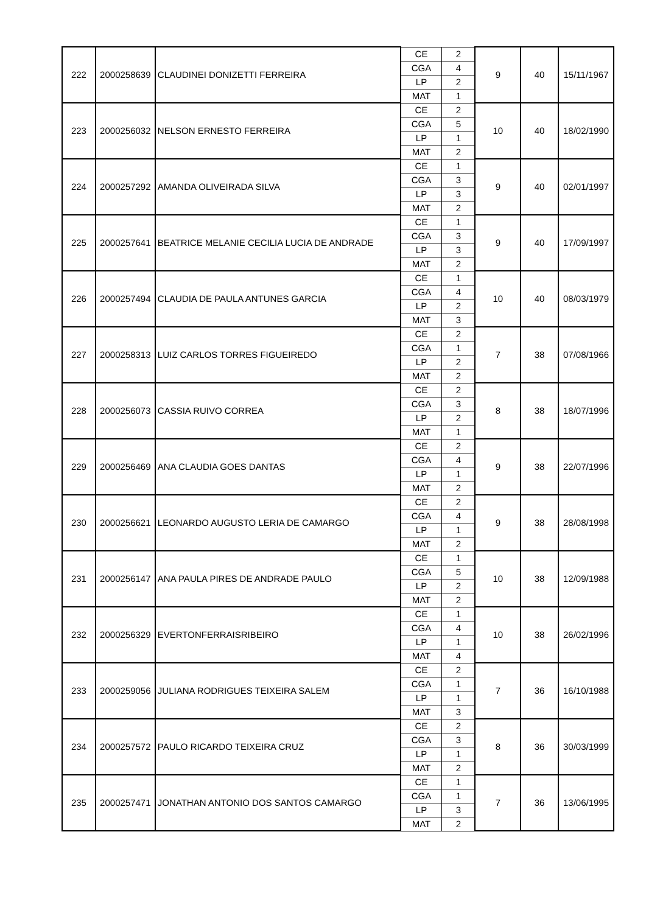| 222 | 2000258639 | CLAUDINEI DONIZETTI FERREIRA | CE | 2 | 9 | 40 | 15/11/1967 |
| | | | CGA | 4 | | | |
| | | | LP | 2 | | | |
| | | | MAT | 1 | | | |
| 223 | 2000256032 | NELSON ERNESTO FERREIRA | CE | 2 | 10 | 40 | 18/02/1990 |
| | | | CGA | 5 | | | |
| | | | LP | 1 | | | |
| | | | MAT | 2 | | | |
| 224 | 2000257292 | AMANDA OLIVEIRADA SILVA | CE | 1 | 9 | 40 | 02/01/1997 |
| | | | CGA | 3 | | | |
| | | | LP | 3 | | | |
| | | | MAT | 2 | | | |
| 225 | 2000257641 | BEATRICE MELANIE CECILIA LUCIA DE ANDRADE | CE | 1 | 9 | 40 | 17/09/1997 |
| | | | CGA | 3 | | | |
| | | | LP | 3 | | | |
| | | | MAT | 2 | | | |
| 226 | 2000257494 | CLAUDIA DE PAULA ANTUNES GARCIA | CE | 1 | 10 | 40 | 08/03/1979 |
| | | | CGA | 4 | | | |
| | | | LP | 2 | | | |
| | | | MAT | 3 | | | |
| 227 | 2000258313 | LUIZ CARLOS TORRES FIGUEIREDO | CE | 2 | 7 | 38 | 07/08/1966 |
| | | | CGA | 1 | | | |
| | | | LP | 2 | | | |
| | | | MAT | 2 | | | |
| 228 | 2000256073 | CASSIA RUIVO CORREA | CE | 2 | 8 | 38 | 18/07/1996 |
| | | | CGA | 3 | | | |
| | | | LP | 2 | | | |
| | | | MAT | 1 | | | |
| 229 | 2000256469 | ANA CLAUDIA GOES DANTAS | CE | 2 | 9 | 38 | 22/07/1996 |
| | | | CGA | 4 | | | |
| | | | LP | 1 | | | |
| | | | MAT | 2 | | | |
| 230 | 2000256621 | LEONARDO AUGUSTO LERIA DE CAMARGO | CE | 2 | 9 | 38 | 28/08/1998 |
| | | | CGA | 4 | | | |
| | | | LP | 1 | | | |
| | | | MAT | 2 | | | |
| 231 | 2000256147 | ANA PAULA PIRES DE ANDRADE PAULO | CE | 1 | 10 | 38 | 12/09/1988 |
| | | | CGA | 5 | | | |
| | | | LP | 2 | | | |
| | | | MAT | 2 | | | |
| 232 | 2000256329 | EVERTONFERRAISRIBEIRO | CE | 1 | 10 | 38 | 26/02/1996 |
| | | | CGA | 4 | | | |
| | | | LP | 1 | | | |
| | | | MAT | 4 | | | |
| 233 | 2000259056 | JULIANA RODRIGUES TEIXEIRA SALEM | CE | 2 | 7 | 36 | 16/10/1988 |
| | | | CGA | 1 | | | |
| | | | LP | 1 | | | |
| | | | MAT | 3 | | | |
| 234 | 2000257572 | PAULO RICARDO TEIXEIRA CRUZ | CE | 2 | 8 | 36 | 30/03/1999 |
| | | | CGA | 3 | | | |
| | | | LP | 1 | | | |
| | | | MAT | 2 | | | |
| 235 | 2000257471 | JONATHAN ANTONIO DOS SANTOS CAMARGO | CE | 1 | 7 | 36 | 13/06/1995 |
| | | | CGA | 1 | | | |
| | | | LP | 3 | | | |
| | | | MAT | 2 | | | |